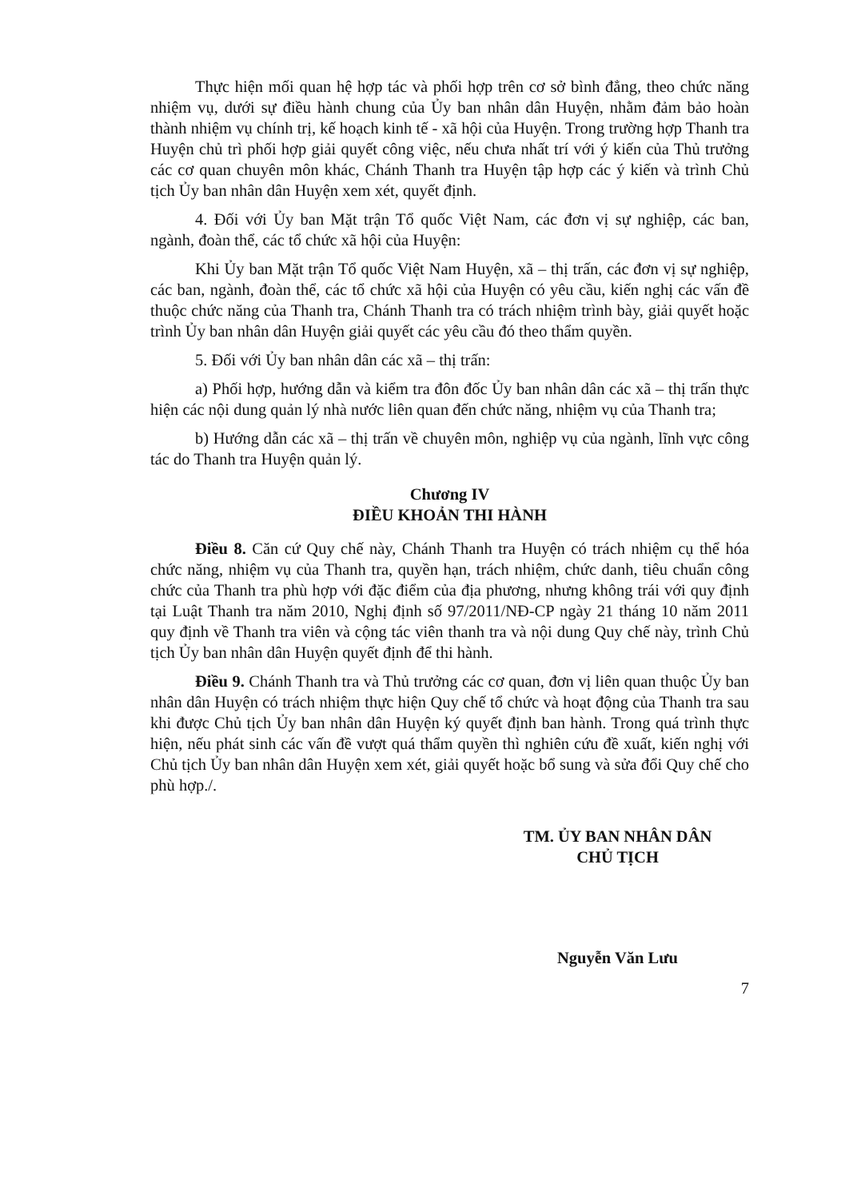Thực hiện mối quan hệ hợp tác và phối hợp trên cơ sở bình đẳng, theo chức năng nhiệm vụ, dưới sự điều hành chung của Ủy ban nhân dân Huyện, nhằm đảm bảo hoàn thành nhiệm vụ chính trị, kế hoạch kinh tế - xã hội của Huyện. Trong trường hợp Thanh tra Huyện chủ trì phối hợp giải quyết công việc, nếu chưa nhất trí với ý kiến của Thủ trưởng các cơ quan chuyên môn khác, Chánh Thanh tra Huyện tập hợp các ý kiến và trình Chủ tịch Ủy ban nhân dân Huyện xem xét, quyết định.
4. Đối với Ủy ban Mặt trận Tổ quốc Việt Nam, các đơn vị sự nghiệp, các ban, ngành, đoàn thể, các tổ chức xã hội của Huyện:
Khi Ủy ban Mặt trận Tổ quốc Việt Nam Huyện, xã – thị trấn, các đơn vị sự nghiệp, các ban, ngành, đoàn thể, các tổ chức xã hội của Huyện có yêu cầu, kiến nghị các vấn đề thuộc chức năng của Thanh tra, Chánh Thanh tra có trách nhiệm trình bày, giải quyết hoặc trình Ủy ban nhân dân Huyện giải quyết các yêu cầu đó theo thẩm quyền.
5. Đối với Ủy ban nhân dân các xã – thị trấn:
a) Phối hợp, hướng dẫn và kiểm tra đôn đốc Ủy ban nhân dân các xã – thị trấn thực hiện các nội dung quản lý nhà nước liên quan đến chức năng, nhiệm vụ của Thanh tra;
b) Hướng dẫn các xã – thị trấn về chuyên môn, nghiệp vụ của ngành, lĩnh vực công tác do Thanh tra Huyện quản lý.
Chương IV
ĐIỀU KHOẢN THI HÀNH
Điều 8. Căn cứ Quy chế này, Chánh Thanh tra Huyện có trách nhiệm cụ thể hóa chức năng, nhiệm vụ của Thanh tra, quyền hạn, trách nhiệm, chức danh, tiêu chuẩn công chức của Thanh tra phù hợp với đặc điểm của địa phương, nhưng không trái với quy định tại Luật Thanh tra năm 2010, Nghị định số 97/2011/NĐ-CP ngày 21 tháng 10 năm 2011 quy định về Thanh tra viên và cộng tác viên thanh tra và nội dung Quy chế này, trình Chủ tịch Ủy ban nhân dân Huyện quyết định để thi hành.
Điều 9. Chánh Thanh tra và Thủ trưởng các cơ quan, đơn vị liên quan thuộc Ủy ban nhân dân Huyện có trách nhiệm thực hiện Quy chế tổ chức và hoạt động của Thanh tra sau khi được Chủ tịch Ủy ban nhân dân Huyện ký quyết định ban hành. Trong quá trình thực hiện, nếu phát sinh các vấn đề vượt quá thẩm quyền thì nghiên cứu đề xuất, kiến nghị với Chủ tịch Ủy ban nhân dân Huyện xem xét, giải quyết hoặc bổ sung và sửa đổi Quy chế cho phù hợp./.
TM. ỦY BAN NHÂN DÂN
CHỦ TỊCH
Nguyễn Văn Lưu
7